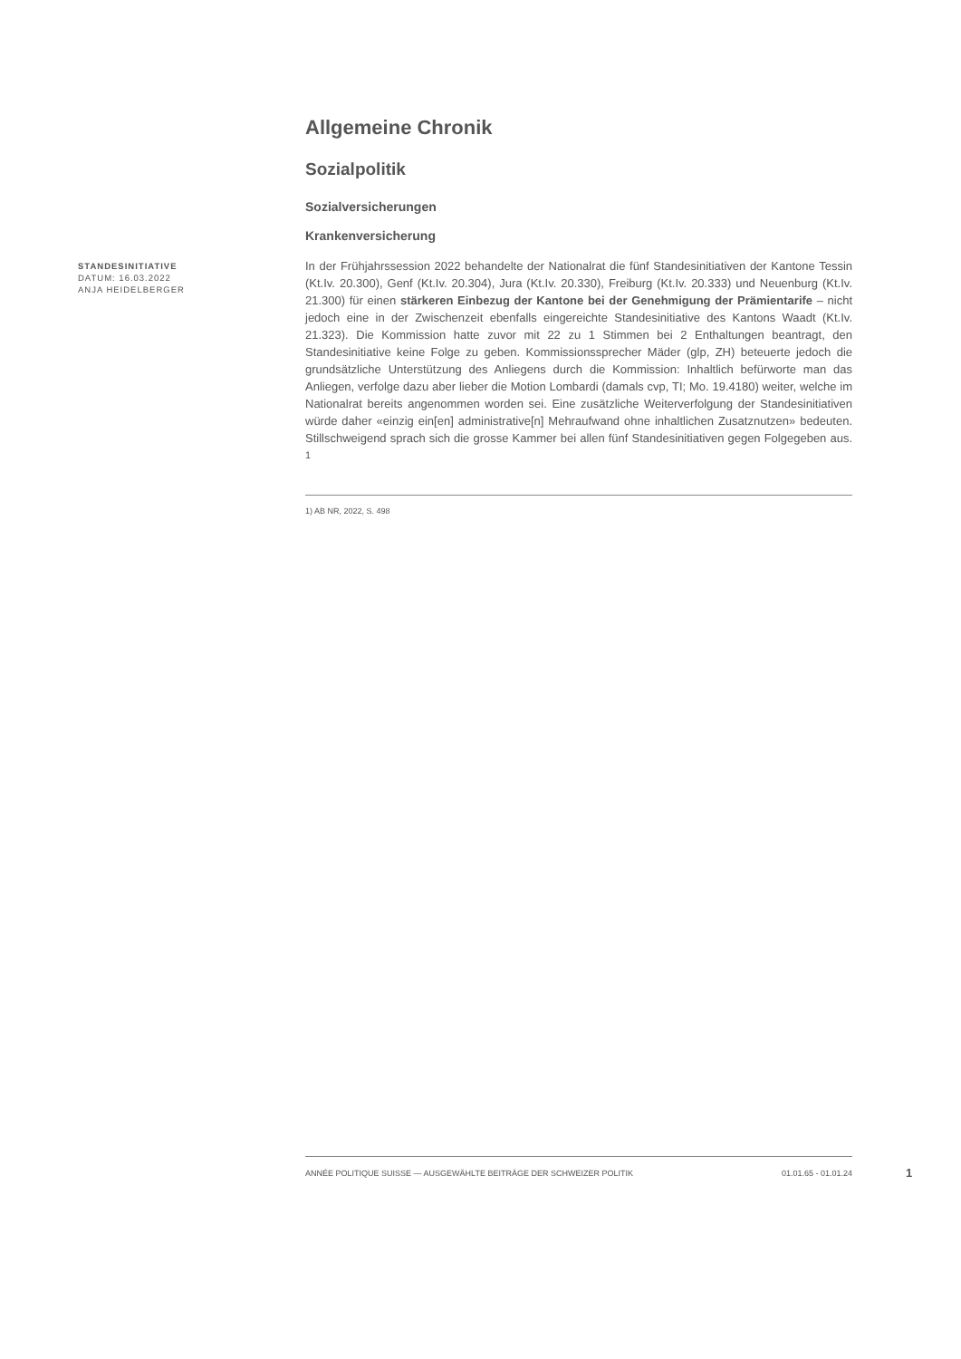STANDESINITIATIVE
DATUM: 16.03.2022
ANJA HEIDELBERGER
Allgemeine Chronik
Sozialpolitik
Sozialversicherungen
Krankenversicherung
In der Frühjahrssession 2022 behandelte der Nationalrat die fünf Standesinitiativen der Kantone Tessin (Kt.Iv. 20.300), Genf (Kt.Iv. 20.304), Jura (Kt.Iv. 20.330), Freiburg (Kt.Iv. 20.333) und Neuenburg (Kt.Iv. 21.300) für einen stärkeren Einbezug der Kantone bei der Genehmigung der Prämientarife – nicht jedoch eine in der Zwischenzeit ebenfalls eingereichte Standesinitiative des Kantons Waadt (Kt.Iv. 21.323). Die Kommission hatte zuvor mit 22 zu 1 Stimmen bei 2 Enthaltungen beantragt, den Standesinitiative keine Folge zu geben. Kommissionssprecher Mäder (glp, ZH) beteuerte jedoch die grundsätzliche Unterstützung des Anliegens durch die Kommission: Inhaltlich befürworte man das Anliegen, verfolge dazu aber lieber die Motion Lombardi (damals cvp, TI; Mo. 19.4180) weiter, welche im Nationalrat bereits angenommen worden sei. Eine zusätzliche Weiterverfolgung der Standesinitiativen würde daher «einzig ein[en] administrative[n] Mehraufwand ohne inhaltlichen Zusatznutzen» bedeuten. Stillschweigend sprach sich die grosse Kammer bei allen fünf Standesinitiativen gegen Folgegeben aus. <sup>1</sup>
1) AB NR, 2022, S. 498
ANNÉE POLITIQUE SUISSE — AUSGEWÄHLTE BEITRÄGE DER SCHWEIZER POLITIK 01.01.65 - 01.01.24
1